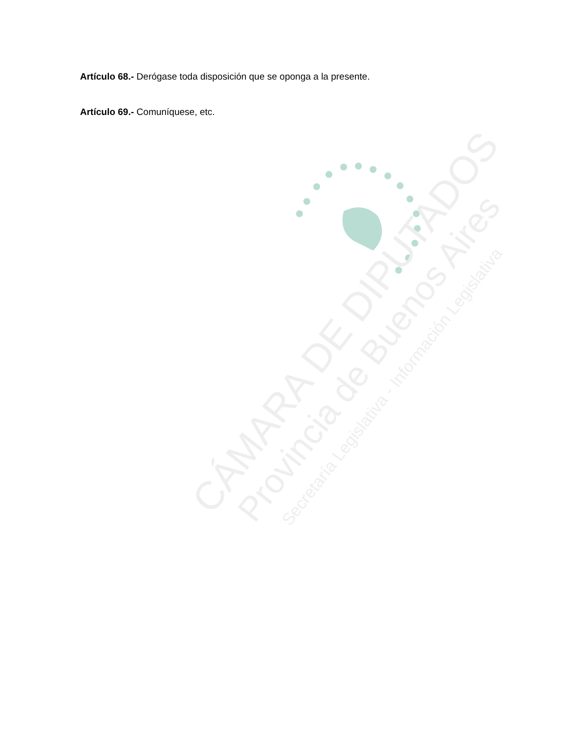Artículo 68.- Derógase toda disposición que se oponga a la presente.
Artículo 69.- Comuníquese, etc.
CÁMARA DE DIPUTADOS
Provincia de Buenos Aires
Secretaría Legislativa - Información Legislativa